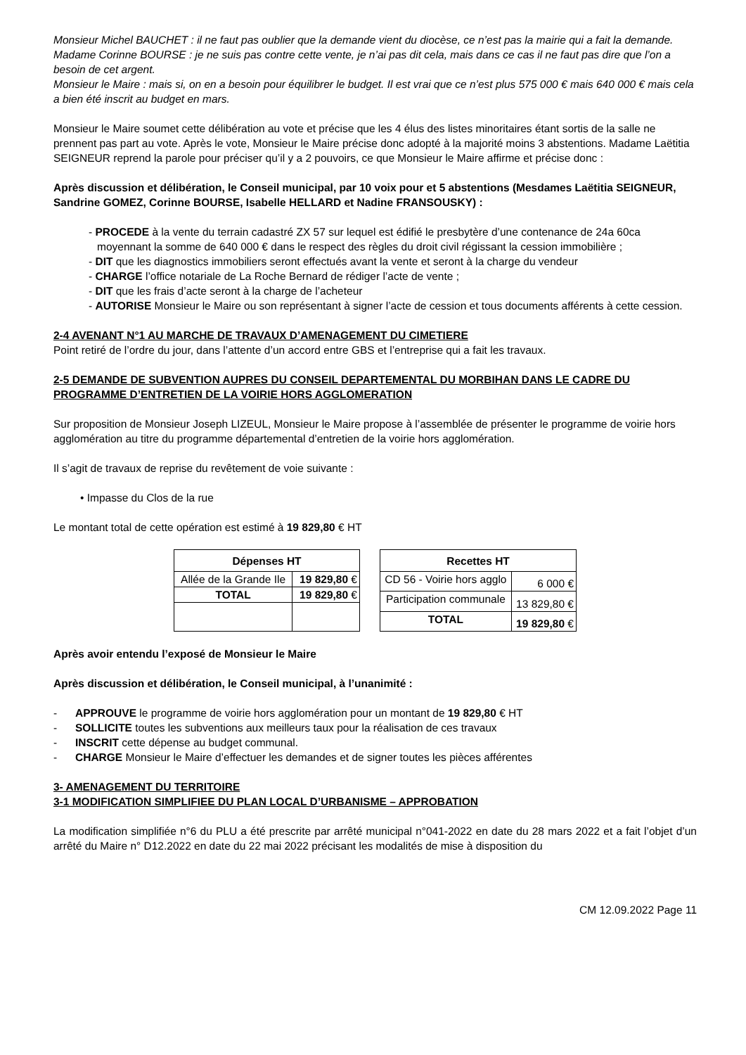Monsieur Michel BAUCHET : il ne faut pas oublier que la demande vient du diocèse, ce n’est pas la mairie qui a fait la demande.
Madame Corinne BOURSE : je ne suis pas contre cette vente, je n’ai pas dit cela, mais dans ce cas il ne faut pas dire que l’on a besoin de cet argent.
Monsieur le Maire : mais si, on en a besoin pour équilibrer le budget. Il est vrai que ce n’est plus 575 000 € mais 640 000 € mais cela a bien été inscrit au budget en mars.
Monsieur le Maire soumet cette délibération au vote et précise que les 4 élus des listes minoritaires étant sortis de la salle ne prennent pas part au vote. Après le vote, Monsieur le Maire précise donc adopté à la majorité moins 3 abstentions. Madame Laëtitia SEIGNEUR reprend la parole pour préciser qu’il y a 2 pouvoirs, ce que Monsieur le Maire affirme et précise donc :
Après discussion et délibération, le Conseil municipal, par 10 voix pour et 5 abstentions (Mesdames Laëtitia SEIGNEUR, Sandrine GOMEZ, Corinne BOURSE, Isabelle HELLARD et Nadine FRANSOUSKY) :
- PROCEDE à la vente du terrain cadastré ZX 57 sur lequel est édifié le presbytère d’une contenance de 24a 60ca moyennant la somme de 640 000 € dans le respect des règles du droit civil régissant la cession immobilière ;
- DIT que les diagnostics immobiliers seront effectués avant la vente et seront à la charge du vendeur
- CHARGE l’office notariale de La Roche Bernard de rédiger l’acte de vente ;
- DIT que les frais d’acte seront à la charge de l’acheteur
- AUTORISE Monsieur le Maire ou son représentant à signer l’acte de cession et tous documents afférents à cette cession.
2-4 AVENANT N°1 AU MARCHE DE TRAVAUX D’AMENAGEMENT DU CIMETIERE
Point retiré de l’ordre du jour, dans l’attente d’un accord entre GBS et l’entreprise qui a fait les travaux.
2-5 DEMANDE DE SUBVENTION AUPRES DU CONSEIL DEPARTEMENTAL DU MORBIHAN DANS LE CADRE DU PROGRAMME D’ENTRETIEN DE LA VOIRIE HORS AGGLOMERATION
Sur proposition de Monsieur Joseph LIZEUL, Monsieur le Maire propose à l’assemblée de présenter le programme de voirie hors agglomération au titre du programme départemental d’entretien de la voirie hors agglomération.
Il s’agit de travaux de reprise du revêtement de voie suivante :
• Impasse du Clos de la rue
Le montant total de cette opération est estimé à 19 829,80 € HT
| Dépenses HT | |
| --- | --- |
| Allée de la Grande Ile | 19 829,80 € |
| TOTAL | 19 829,80 € |
| Recettes HT | |
| --- | --- |
| CD 56 - Voirie hors agglo | 6 000 € |
| Participation communale | 13 829,80 € |
| TOTAL | 19 829,80 € |
Après avoir entendu l’exposé de Monsieur le Maire
Après discussion et délibération, le Conseil municipal, à l’unanimité :
- APPROUVE le programme de voirie hors agglomération pour un montant de 19 829,80 € HT
- SOLLICITE toutes les subventions aux meilleurs taux pour la réalisation de ces travaux
- INSCRIT cette dépense au budget communal.
- CHARGE Monsieur le Maire d’effectuer les demandes et de signer toutes les pièces afférentes
3- AMENAGEMENT DU TERRITOIRE
3-1 MODIFICATION SIMPLIFIEE DU PLAN LOCAL D’URBANISME – APPROBATION
La modification simplifiée n°6 du PLU a été prescrite par arrêté municipal n°041-2022 en date du 28 mars 2022 et a fait l’objet d’un arrêté du Maire n° D12.2022 en date du 22 mai 2022 précisant les modalités de mise à disposition du
CM 12.09.2022 Page 11